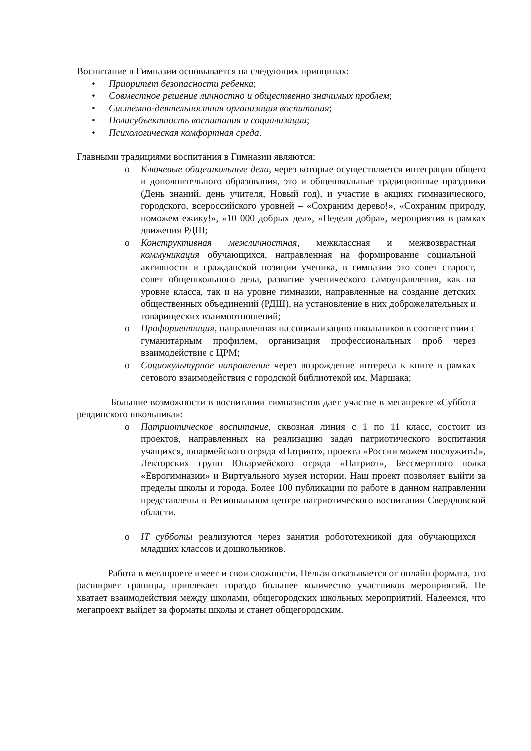Воспитание в Гимназии основывается на следующих принципах:
• Приоритет безопасности ребенка;
• Совместное решение личностно и общественно значимых проблем;
• Системно-деятельностная организация воспитания;
• Полисубъектность воспитания и социализации;
• Психологическая комфортная среда.
Главными традициями воспитания в Гимназии являются:
o Ключевые общешкольные дела, через которые осуществляется интеграция общего и дополнительного образования, это и общешкольные традиционные праздники (День знаний, день учителя, Новый год), и участие в акциях гимназического, городского, всероссийского уровней – «Сохраним дерево!», «Сохраним природу, поможем ежику!», «10 000 добрых дел», «Неделя добра», мероприятия в рамках движения РДШ;
o Конструктивная межличностная, межклассная и межвозврастная коммуникация обучающихся, направленная на формирование социальной активности и гражданской позиции ученика, в гимназии это совет старост, совет общешкольного дела, развитие ученического самоуправления, как на уровне класса, так и на уровне гимназии, направленные на создание детских общественных объединений (РДШ), на установление в них доброжелательных и товарищеских взаимоотношений;
o Профориентация, направленная на социализацию школьников в соответствии с гуманитарным профилем, организация профессиональных проб через взаимодействие с ЦРМ;
o Социокультурное направление через возрождение интереса к книге в рамках сетового взаимодействия с городской библиотекой им. Маршака;
Большие возможности в воспитании гимназистов дает участие в мегапректе «Суббота ревдинского школьника»:
o Патриотическое воспитание, сквозная линия с 1 по 11 класс, состоит из проектов, направленных на реализацию задач патриотического воспитания учащихся, юнармейского отряда «Патриот», проекта «России можем послужить!», Лекторских групп Юнармейского отряда «Патриот», Бессмертного полка «Еврогимназии» и Виртуального музея истории. Наш проект позволяет выйти за пределы школы и города. Более 100 публикации по работе в данном направлении представлены в Региональном центре патриотического воспитания Свердловской области.
o IT субботы реализуются через занятия робототехникой для обучающихся младших классов и дошкольников.
Работа в мегапроете имеет и свои сложности. Нельзя отказывается от онлайн формата, это расширяет границы, привлекает гораздо большее количество участников мероприятий. Не хватает взаимодействия между школами, общегородских школьных мероприятий. Надеемся, что мегапроект выйдет за форматы школы и станет общегородским.